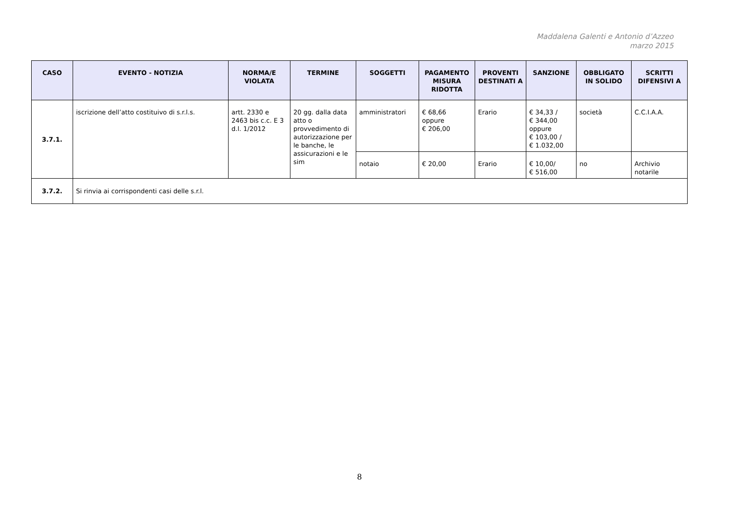Maddalena Galenti e Antonio d’Azzeo
marzo 2015
| CASO | EVENTO - NOTIZIA | NORMA/E VIOLATA | TERMINE | SOGGETTI | PAGAMENTO MISURA RIDOTTA | PROVENTI DESTINATI A | SANZIONE | OBBLIGATO IN SOLIDO | SCRITTI DIFENSIVI A |
| --- | --- | --- | --- | --- | --- | --- | --- | --- | --- |
| 3.7.1. | iscrizione dell’atto costituivo di s.r.l.s. | artt. 2330 e 2463 bis c.c. E 3 d.l. 1/2012 | 20 gg. dalla data atto o provvedimento di autorizzazione per le banche, le assicurazioni e le sim | amministratori | € 68,66 oppure € 206,00 | Erario | € 34,33 / € 344,00 oppure € 103,00 / € 1.032,00 | società | C.C.I.A.A. |
| | | | | notaio | € 20,00 | Erario | € 10,00/ € 516,00 | no | Archivio notarile |
| 3.7.2. | Si rinvia ai corrispondenti casi delle s.r.l. | | | | | | | | |
8